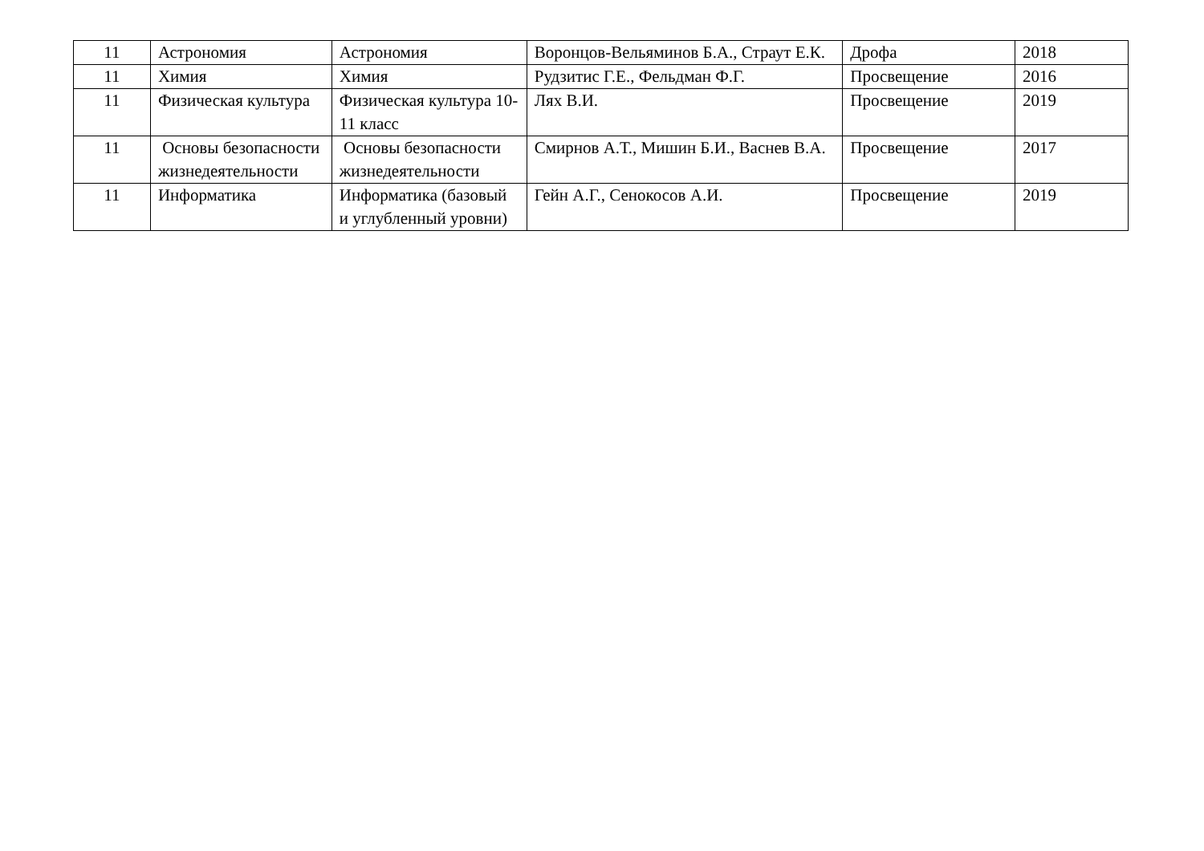| 11 | Астрономия | Астрономия | Воронцов-Вельяминов Б.А., Страут Е.К. | Дрофа | 2018 |
| 11 | Химия | Химия | Рудзитис Г.Е., Фельдман Ф.Г. | Просвещение | 2016 |
| 11 | Физическая культура | Физическая культура 10-11 класс | Лях В.И. | Просвещение | 2019 |
| 11 | Основы безопасности жизнедеятельности | Основы безопасности жизнедеятельности | Смирнов А.Т., Мишин Б.И., Васнев В.А. | Просвещение | 2017 |
| 11 | Информатика | Информатика (базовый и углубленный уровни) | Гейн А.Г., Сенокосов А.И. | Просвещение | 2019 |